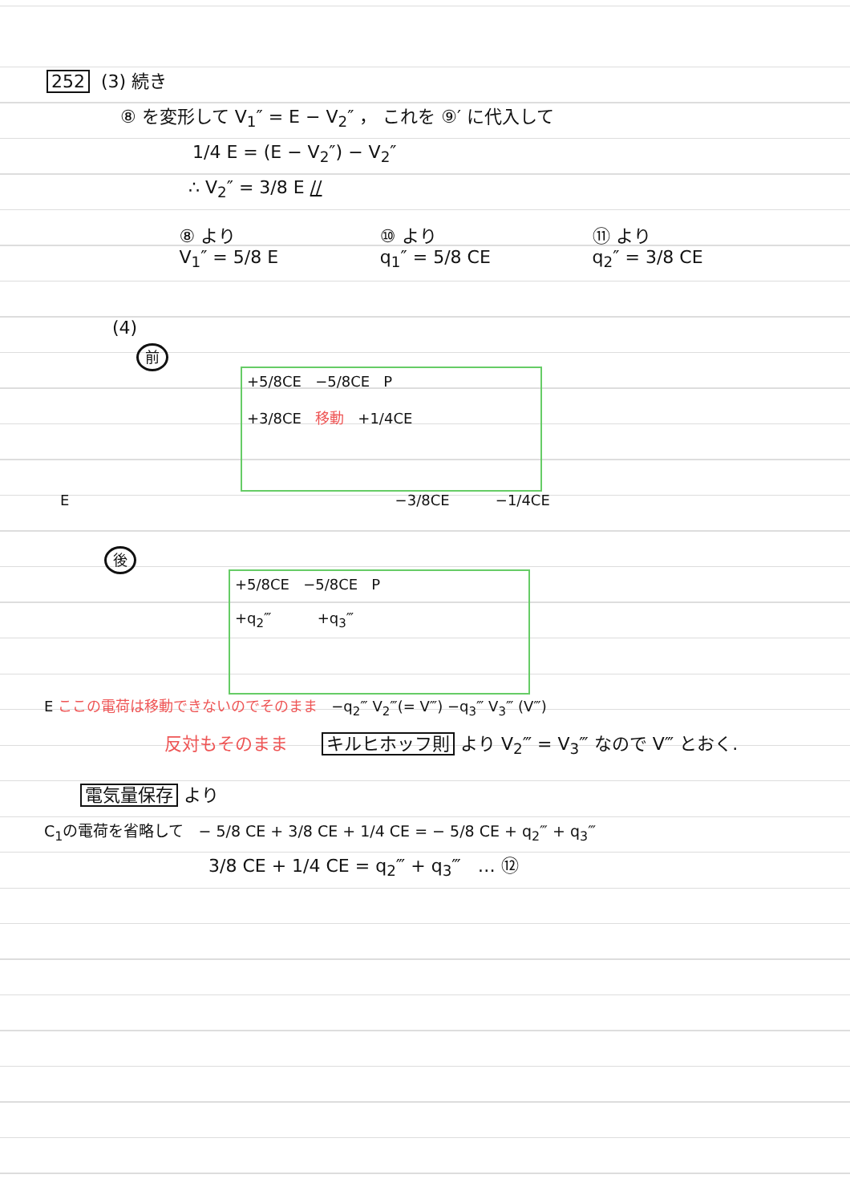252 (3) 続き
⑧ を変形して V<sub>1</sub>″ = E − V<sub>2</sub>″ ， これを ⑨′ に代入して
1/4 E = (E − V<sub>2</sub>″) − V<sub>2</sub>″
∴ V<sub>2</sub>″ = 3/8 E //
⑧ より
V<sub>1</sub>″ = 5/8 E
⑩ より
q<sub>1</sub>″ = 5/8 CE
⑪ より
q<sub>2</sub>″ = 3/8 CE
(4)
前
+5/8CE −5/8CE P
+3/8CE 移動 +1/4CE
E −3/8CE −1/4CE
後
+5/8CE −5/8CE P
+q<sub>2</sub>‴ +q<sub>3</sub>‴
E ここの電荷は移動できないのでそのまま −q<sub>2</sub>‴ V<sub>2</sub>‴(= V‴) −q<sub>3</sub>‴ V<sub>3</sub>‴ (V‴)
反対もそのまま キルヒホッフ則 より V<sub>2</sub>‴ = V<sub>3</sub>‴ なので V‴ とおく.
電気量保存 より
C<sub>1</sub>の電荷を省略して − 5/8 CE + 3/8 CE + 1/4 CE = − 5/8 CE + q<sub>2</sub>‴ + q<sub>3</sub>‴
3/8 CE + 1/4 CE = q<sub>2</sub>‴ + q<sub>3</sub>‴ … ⑫